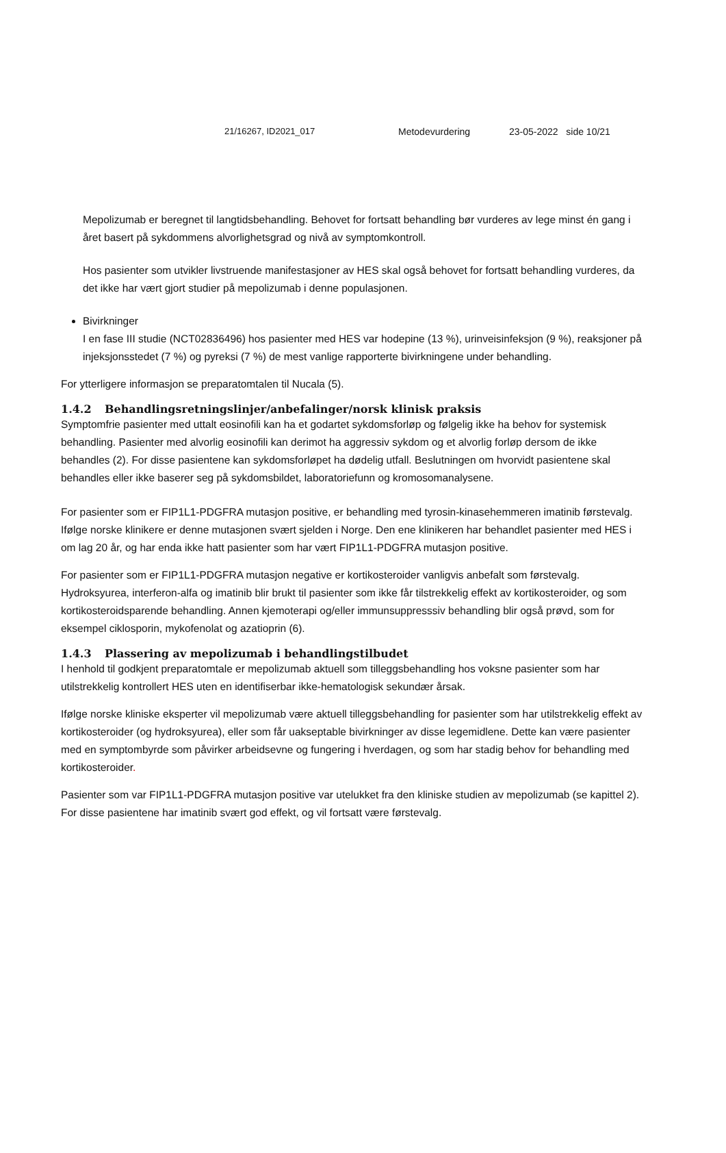21/16267, ID2021_017 Metodevurdering 23-05-2022 side 10/21
Mepolizumab er beregnet til langtidsbehandling. Behovet for fortsatt behandling bør vurderes av lege minst én gang i året basert på sykdommens alvorlighetsgrad og nivå av symptomkontroll.
Hos pasienter som utvikler livstruende manifestasjoner av HES skal også behovet for fortsatt behandling vurderes, da det ikke har vært gjort studier på mepolizumab i denne populasjonen.
Bivirkninger
I en fase III studie (NCT02836496) hos pasienter med HES var hodepine (13 %), urinveisinfeksjon (9 %), reaksjoner på injeksjonsstedet (7 %) og pyreksi (7 %) de mest vanlige rapporterte bivirkningene under behandling.
For ytterligere informasjon se preparatomtalen til Nucala (5).
1.4.2 Behandlingsretningslinjer/anbefalinger/norsk klinisk praksis
Symptomfrie pasienter med uttalt eosinofili kan ha et godartet sykdomsforløp og følgelig ikke ha behov for systemisk behandling. Pasienter med alvorlig eosinofili kan derimot ha aggressiv sykdom og et alvorlig forløp dersom de ikke behandles (2). For disse pasientene kan sykdomsforløpet ha dødelig utfall. Beslutningen om hvorvidt pasientene skal behandles eller ikke baserer seg på sykdomsbildet, laboratoriefunn og kromosomanalysene.
For pasienter som er FIP1L1-PDGFRA mutasjon positive, er behandling med tyrosin-kinasehemmeren imatinib førstevalg. Ifølge norske klinikere er denne mutasjonen svært sjelden i Norge. Den ene klinikeren har behandlet pasienter med HES i om lag 20 år, og har enda ikke hatt pasienter som har vært FIP1L1-PDGFRA mutasjon positive.
For pasienter som er FIP1L1-PDGFRA mutasjon negative er kortikosteroider vanligvis anbefalt som førstevalg. Hydroksyurea, interferon-alfa og imatinib blir brukt til pasienter som ikke får tilstrekkelig effekt av kortikosteroider, og som kortikosteroidsparende behandling. Annen kjemoterapi og/eller immunsuppresssiv behandling blir også prøvd, som for eksempel ciklosporin, mykofenolat og azatioprin (6).
1.4.3 Plassering av mepolizumab i behandlingstilbudet
I henhold til godkjent preparatomtale er mepolizumab aktuell som tilleggsbehandling hos voksne pasienter som har utilstrekkelig kontrollert HES uten en identifiserbar ikke-hematologisk sekundær årsak.
Ifølge norske kliniske eksperter vil mepolizumab være aktuell tilleggsbehandling for pasienter som har utilstrekkelig effekt av kortikosteroider (og hydroksyurea), eller som får uakseptable bivirkninger av disse legemidlene. Dette kan være pasienter med en symptombyrde som påvirker arbeidsevne og fungering i hverdagen, og som har stadig behov for behandling med kortikosteroider.
Pasienter som var FIP1L1-PDGFRA mutasjon positive var utelukket fra den kliniske studien av mepolizumab (se kapittel 2). For disse pasientene har imatinib svært god effekt, og vil fortsatt være førstevalg.